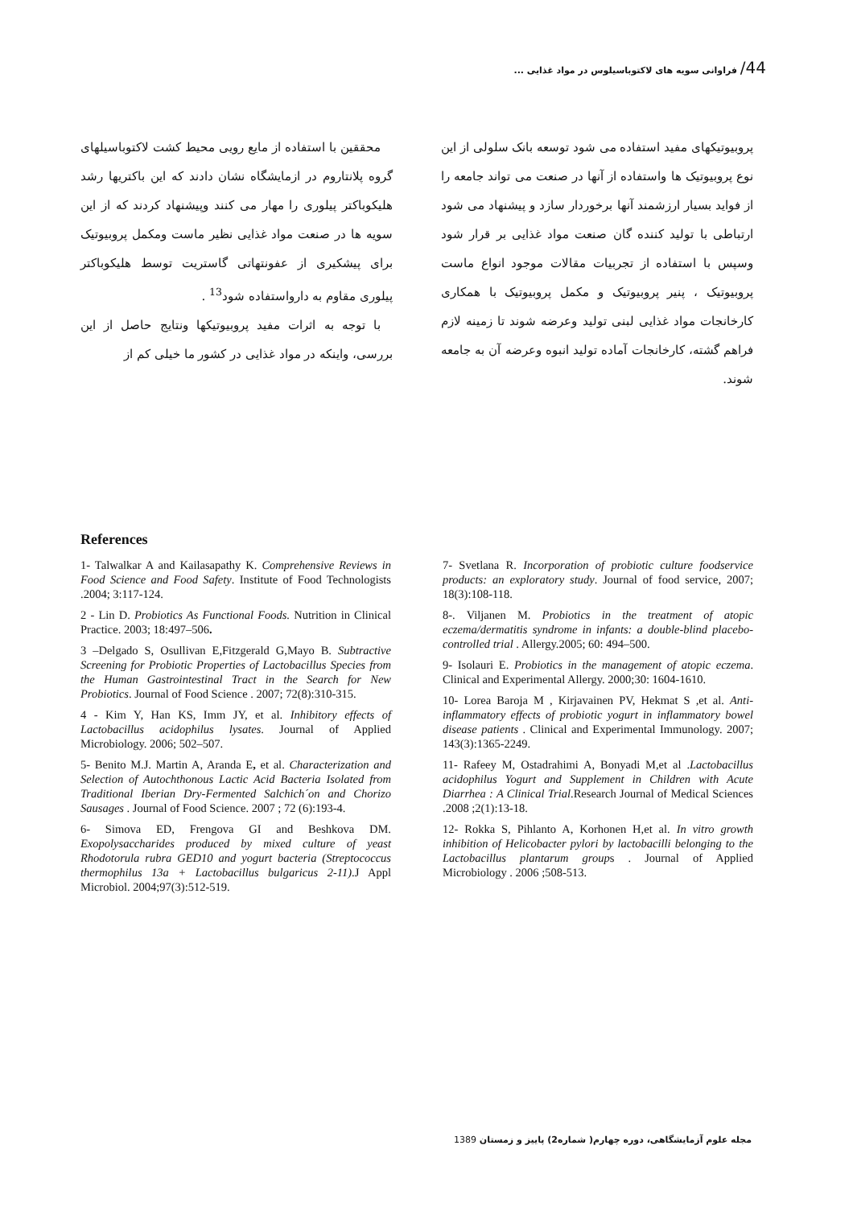44/ فراوانی سویه های لاکتوباسیلوس در مواد غذایی ...
محققین با استفاده از مایع رویی محیط کشت لاکتوباسیلهای گروه پلانتاروم در ازمایشگاه نشان دادند که این باکتریها رشد هلیکوباکتر پیلوری را مهار می کنند وپیشنهاد کردند که از این سویه ها در صنعت مواد غذایی نظیر ماست ومکمل پروبیوتیک برای پیشکیری از عفونتهاتی گاستریت توسط هلیکوباکتر پیلوری مقاوم به دارواستفاده شود<sup>13</sup> .
با توجه به اثرات مفید پروبیوتیکها ونتایج حاصل از این بررسی، واینکه در مواد غذایی در کشور ما خیلی کم از
پروبیوتیکهای مفید استفاده می شود توسعه بانک سلولی از این نوع پروبیوتیک ها واستفاده از آنها در صنعت می تواند جامعه را از فواید بسیار ارزشمند آنها برخوردار سازد و پیشنهاد می شود ارتباطی با تولید کننده گان صنعت مواد غذایی بر قرار شود وسپس با استفاده از تجربیات مقالات موجود انواع ماست پروبیوتیک ، پنیر پروبیوتیک و مکمل پروبیوتیک با همکاری کارخانجات مواد غذایی لبنی تولید وعرضه شوند تا زمینه لازم فراهم گشته، کارخانجات آماده تولید انبوه وعرضه آن به جامعه شوند.
References
1- Talwalkar A and Kailasapathy K. Comprehensive Reviews in Food Science and Food Safety. Institute of Food Technologists .2004; 3:117-124.
2 - Lin D. Probiotics As Functional Foods. Nutrition in Clinical Practice. 2003; 18:497–506.
3 –Delgado S, Osullivan E,Fitzgerald G,Mayo B. Subtractive Screening for Probiotic Properties of Lactobacillus Species from the Human Gastrointestinal Tract in the Search for New Probiotics. Journal of Food Science . 2007; 72(8):310-315.
4 - Kim Y, Han KS, Imm JY, et al. Inhibitory effects of Lactobacillus acidophilus lysates. Journal of Applied Microbiology. 2006; 502–507.
5- Benito M.J. Martin A, Aranda E, et al. Characterization and Selection of Autochthonous Lactic Acid Bacteria Isolated from Traditional Iberian Dry-Fermented Salchich´on and Chorizo Sausages . Journal of Food Science. 2007 ; 72 (6):193-4.
6- Simova ED, Frengova GI and Beshkova DM. Exopolysaccharides produced by mixed culture of yeast Rhodotorula rubra GED10 and yogurt bacteria (Streptococcus thermophilus 13a + Lactobacillus bulgaricus 2-11).J Appl Microbiol. 2004;97(3):512-519.
7- Svetlana R. Incorporation of probiotic culture foodservice products: an exploratory study. Journal of food service, 2007; 18(3):108-118.
8-. Viljanen M. Probiotics in the treatment of atopic eczema/dermatitis syndrome in infants: a double-blind placebo-controlled trial . Allergy.2005; 60: 494–500.
9- Isolauri E. Probiotics in the management of atopic eczema. Clinical and Experimental Allergy. 2000;30: 1604-1610.
10- Lorea Baroja M , Kirjavainen PV, Hekmat S ,et al. Anti-inflammatory effects of probiotic yogurt in inflammatory bowel disease patients . Clinical and Experimental Immunology. 2007; 143(3):1365-2249.
11- Rafeey M, Ostadrahimi A, Bonyadi M,et al .Lactobacillus acidophilus Yogurt and Supplement in Children with Acute Diarrhea : A Clinical Trial.Research Journal of Medical Sciences .2008 ;2(1):13-18.
12- Rokka S, Pihlanto A, Korhonen H,et al. In vitro growth inhibition of Helicobacter pylori by lactobacilli belonging to the Lactobacillus plantarum groups . Journal of Applied Microbiology . 2006 ;508-513.
مجله علوم آزمایشگاهی، دوره چهارم( شماره2) پاییز و زمستان 1389